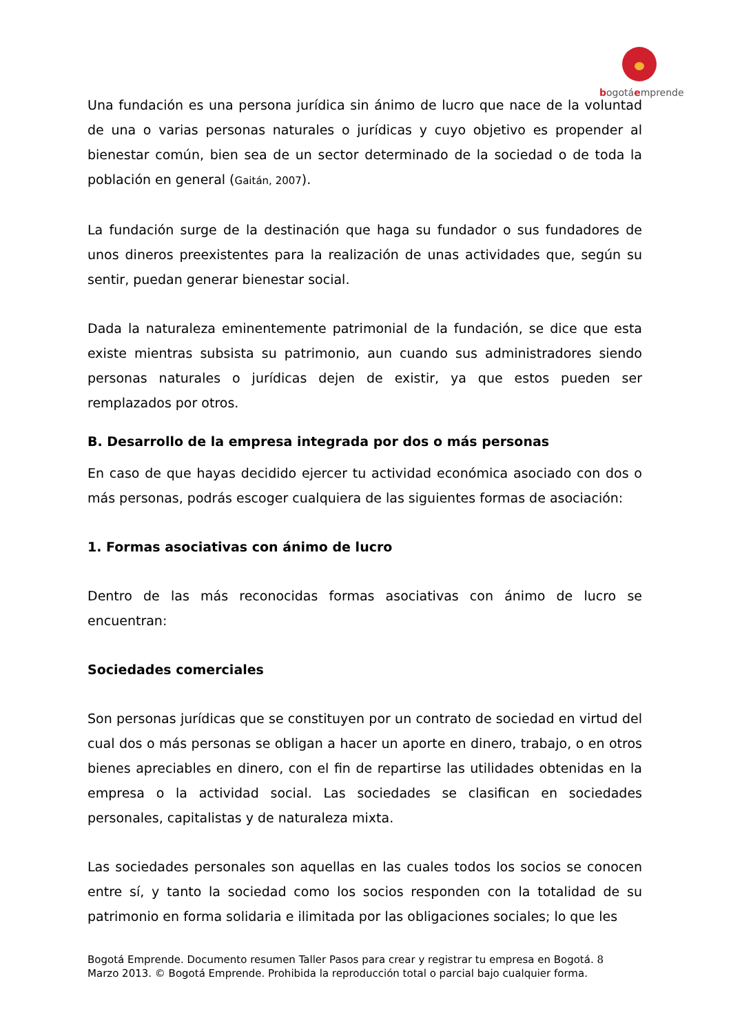bogotáemprende
Una fundación es una persona jurídica sin ánimo de lucro que nace de la voluntad de una o varias personas naturales o jurídicas y cuyo objetivo es propender al bienestar común, bien sea de un sector determinado de la sociedad o de toda la población en general (Gaitán, 2007).
La fundación surge de la destinación que haga su fundador o sus fundadores de unos dineros preexistentes para la realización de unas actividades que, según su sentir, puedan generar bienestar social.
Dada la naturaleza eminentemente patrimonial de la fundación, se dice que esta existe mientras subsista su patrimonio, aun cuando sus administradores siendo personas naturales o jurídicas dejen de existir, ya que estos pueden ser remplazados por otros.
B. Desarrollo de la empresa integrada por dos o más personas
En caso de que hayas decidido ejercer tu actividad económica asociado con dos o más personas, podrás escoger cualquiera de las siguientes formas de asociación:
1. Formas asociativas con ánimo de lucro
Dentro de las más reconocidas formas asociativas con ánimo de lucro se encuentran:
Sociedades comerciales
Son personas jurídicas que se constituyen por un contrato de sociedad en virtud del cual dos o más personas se obligan a hacer un aporte en dinero, trabajo, o en otros bienes apreciables en dinero, con el fin de repartirse las utilidades obtenidas en la empresa o la actividad social. Las sociedades se clasifican en sociedades personales, capitalistas y de naturaleza mixta.
Las sociedades personales son aquellas en las cuales todos los socios se conocen entre sí, y tanto la sociedad como los socios responden con la totalidad de su patrimonio en forma solidaria e ilimitada por las obligaciones sociales; lo que les
Bogotá Emprende. Documento resumen Taller Pasos para crear y registrar tu empresa en Bogotá. 8
Marzo 2013. © Bogotá Emprende. Prohibida la reproducción total o parcial bajo cualquier forma.